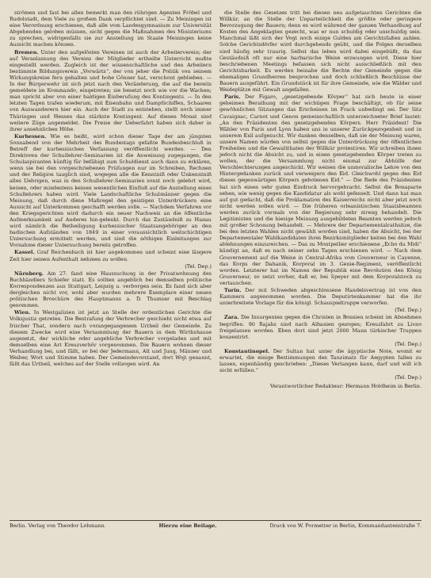strömen und fast bei allen bemerkt man den rührigen Agenten Fröbel und Rudolstadt, dem Viele zu großem Dank verpflichtet sind. — Zu Meiningen ist eine Verordnung erschienen, daß alle vom Landesgymnasium zur Universität Abgehenden geloben müssen, nicht gegen die Maßnahmen des Ministeriums zu sprechen, widrigenfalls sie zur Anstellung im Staate Meiningen keine Aussicht machen können.
Bremen. Unter den aufgelösten Vereinen ist auch der Arbeiterverein; der auf Veranlassung des Vereins der Mitglieder ertheilte Unterricht mußte eingestellt werden. Zugleich ist der wissenschaftliche und den Arbeitern bestimmte Bildungsverein „Vorwärts“, der von jeher die Politik von seinem Wirkungskreise fern gehalten und hohe Gönner hat, verschont geblieben. — In der Bürgerwehr ist sich jetzt nach den Veränderung, die auf die bereits gemeldete im Kommando, eingetreten; sie besetzt noch wie vor die Wachen; man spricht aber von einer baldigen Einberufung des Kontingents. — In den letzten Tagen trafen wiederum, mit Eisenbahn und Dampfschiffen, Schaaren von Auswanderern hier ein. Auch der Stadt zu entstehen, stellt noch immer Thüringen und Hessen das stärkste Kontingent. Auf diesen Monat sind weitere Züge angemeldet. Die Preise der Ueberfahrt haben sich daher in ihrer ansehnlichen Höhe.
Kurhessen. Wie es heißt, wird schon dieser Tage der am jüngsten Sonnabend von der Mehrheit des Bundestags gefaßte Bundesbeschluß in Betreff der kurhessischen Verfassung veröffentlicht werden. — Den Direktoren der Schullehrer-Seminarien ist die Anweisung zugegangen, die Schulaspiranten künftig für befähigt zum Schuldienst auch dann zu erklären, wenn sie bei den vorgeschriebenen Prüfungen nur im Schreiben, Rechnen und der Religion tauglich sind, wogegen alle die Kenntniß oder Unkenntniß alles Uebrigen, was in den Schullehrer-Seminarien sonst noch gelehrt wird, keinen, oder mindestens keinen wesentlichen Einfluß auf die Anstellung eines Schullehrers haben wird. Viele Landschaftliche Schulmänner gegen die Meinung, daß durch diese Maßregel den geistigen Unterdrückern eine Aussicht auf Unterkommen geschafft werden solle. — Nachdem Verfahren vor den Kriegsgerichten wird dadurch ein neuer Nachweis an die öffentliche Aufmerksamkeit auf Anderes hin-gelenkt. Durch das Zuständniß zu Hanau wird nämlich die Betheiligung kurhessischer Staatsangehöriger an den badischen Aufständen von 1849 in einer voraussichtlich weitschichtigen Untersuchung ermittelt werden, und sind die nöthigen Einleitungen zur Vornahme dieser Untersuchung bereits getroffen.
Kassel. Graf Reichenbach ist hier angekommen und scheint eine längere Zeit hier seinen Aufenthalt nehmen zu wollen.
(Tel. Dep.)
Nürnberg. Am 27. fand eine Haussuchung in der Privatwohnung des Buchhändlers Schiefer statt. Es sollten angeblich bei demselben politische Korrespondenzen aus Stuttgart, Leipzig u. verborgen sein. Es fand sich aber dergleichen nicht vor, wohl aber wurden mehrere Exemplare einer neuen politischen Broschüre des Hauptmanns a. D. Thumser mit Beschlag genommen.
Wien. In Westgalizien ist jetzt an Stelle der ordentlichen Gerichte die Volksjustiz getreten. Die Bestrafung der Verbrecher geschieht nicht etwa auf frischer That, sondern nach vorangegangenem Urtheil der Gemeinde. Zu diesem Zwecke wird eine Versammlung der Bauern in dem Wirthshause angesetzt, der wirkliche oder angebliche Verbrecher vorgeladen und mit demselben eine Art Kreuzverhör vorgenommen. Die Bauern wohnen dieser Verhandlung bei, und fällt, so bei der Jedermann, Alt und Jung, Männer und Weiber, Wort und Stimme haben. Der Gemeindevorstand, dort Wojt genannt, fällt das Urtheil, welches auf der Stelle vollzogen wird. An
die Stelle des Gesetzes tritt bei diesen neu aufgetauchten Gerichten die Willkür, an die Stelle der Unparteilichkeit die größte oder geringere Bevorzugung der Bauern; denn es wird während der ganzen Verhandlung auf Kosten des Angeklagten gezecht, was er nun schuldig oder unschuldig sein. Manchmal läßt sich der Vogt noch einige Gulden am Gerichtsfaßen zahlen. Solche Gerichtsdörfer wird durchgehends geübt, und die Folgen derselben sind häufig sehr traurig. Selbst das leben wird dabei eingebüßt, da das Gestäudniß oft nur eine barbarische Weise erzwungen wird. Diese hier beschriebenen Meetings befassen sich nicht ausschließlich mit den Gerichtsbarkeit. Es werden beinahe die Rechte der Gemeinde gegen die ehemaligen Grundherren besprochen und doch schließlich Beschlüsse der Bauern ausgeführt. Ein Grundstück ist für ihre Gemeinde, wie die Wälder und Weideplätze mit Gewalt angefallen.
Paris. Der Figaro, „gesetzgebende Körper“ hat sich heute in einer geheimen Berathung mit der wichtigen Frage beschäftigt, ob für seine gewöhnlichen Sitzungen das Erscheinen im Frack unbedingt sei. Der Sitz Cavaignac, Carnot und Genon gemeinschaftlich unterzeichneter Brief lautet: „An den Präsidenten des gesetzgebenden Körpers. Herr Präsident! Die Wähler von Paris und Lyon haben uns in unserer Zurückgezogenheit und in unserem Exil aufgesucht. Wir danken denselben, daß sie der Meinung waren, unsere Namen würden von selbst gegen die Unterdrückung der öffentlichen Freiheiten und die Gewaltthaten der Willkür protestiren. Wir schreiben ihnen jedoch nicht die Absicht zu, und in einen gesetzgebenden Körper treten zu wollen, der die Versammlung nicht einmal zur Abhülfe der Verschlechterungen angeschickt. Wir weisen die unmoralische Lehre von den Hintergedanken zurück und verweigern den Eid. Gleichwohl gegen den Eid dieses gegenwärtigen Körpers gebotenen Eid.“ — Die Rede des Präsidenten hat sich einen sehr guten Eindruck hervorgebracht. Selbst die Bonaparte sehen, wie wenig gegen die Kandidatur als wohl gefesselt. Und dann hat man auf gut gedacht, daß die Proklamation des Kaiserreichs nicht aber jetzt noch nicht werden sollen wird. — Die früheren orleanistischen Staatsbeamten werden zurück vormals von der Regierung sehr streng behandelt. Die Legitimisten und die hiesige Meinung ausgebildeten Beamten werden jedoch mit großer Schonung behandelt. — Mehrere der Departementalrathsitze, die bei den letzten Wahlen nicht gewählt worden sind, haben die Absicht, bei der Departementaler Wahlkandidaten ihres Bezirksmitglieder keiten bei den Wahl ablehnungen einzureichen. — Das zu Montpellier erschienene „Echo du Midi“ kündigt an, daß es nach seiner zehn Tagen erschienen wird. — Nach dem Gouvernement auf die Weise in Central-Afrika vom Gouverneur in Cayenne, das Korps der Dahanik, Korporal im 3. Genie-Regiment, veröffentlicht worden. Letzterer hat im Namen der Republik eine Revolution den König Gouverneur, so setzt vorher, daß er, bei Speyer mit dem Korporalstock zu vertauschen.
Turin. Der mit Schweden abgeschlossene Handelsvertrag ist von den Kammern angenommen worden. Die Deputirtenkammer hat die ihr unterbreitete Vorlage für die königl. Schauspieltruppe verworfen.
(Tel. Dep.)
Zara. Die Insurgenten gegen die Christen in Bosnien scheint im Abnehmen begriffen. 90 Rajahs sind nach Albanien gezogen; Kreuzfahrt zu Livno freigelassen worden. Eben dort sind jetzt 2000 Mann türkischer Truppen konzentrirt.
(Tel. Dep.)
Konstantinopel. Der Sultan hat unter die ägyptische Note, womit er erwartet, die einige Bestimmungen des Tanzimats für Aegypten fallen zu lassen, eigenhändig geschrieben: „Dieses Verlangen kann, darf und will ich nicht erfüllen.“
(Tel. Dep.)
Verantwortlicher Redakteur: Hermann Holdheim in Berlin.
Berlin. Verlag von Theodor Lohmann. Hierzu eine Beilage. Druck von W. Pormetter in Berlin, Kommandantenstraße 7.